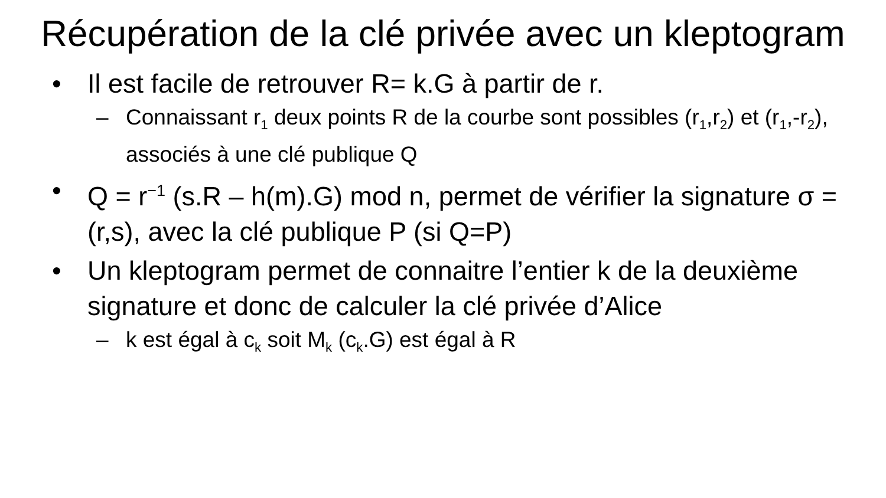Récupération de la clé privée avec un kleptogram
• Il est facile de retrouver R= k.G à partir de r.
– Connaissant r<sub>1</sub> deux points R de la courbe sont possibles (r<sub>1</sub>,r<sub>2</sub>) et (r<sub>1</sub>,-r<sub>2</sub>), associés à une clé publique Q
• Q = r<sup>−1</sup> (s.R – h(m).G) mod n, permet de vérifier la signature σ = (r,s), avec la clé publique P (si Q=P)
• Un kleptogram permet de connaitre l’entier k de la deuxième signature et donc de calculer la clé privée d’Alice
– k est égal à c<sub>k</sub> soit M<sub>k</sub> (c<sub>k</sub>.G) est égal à R